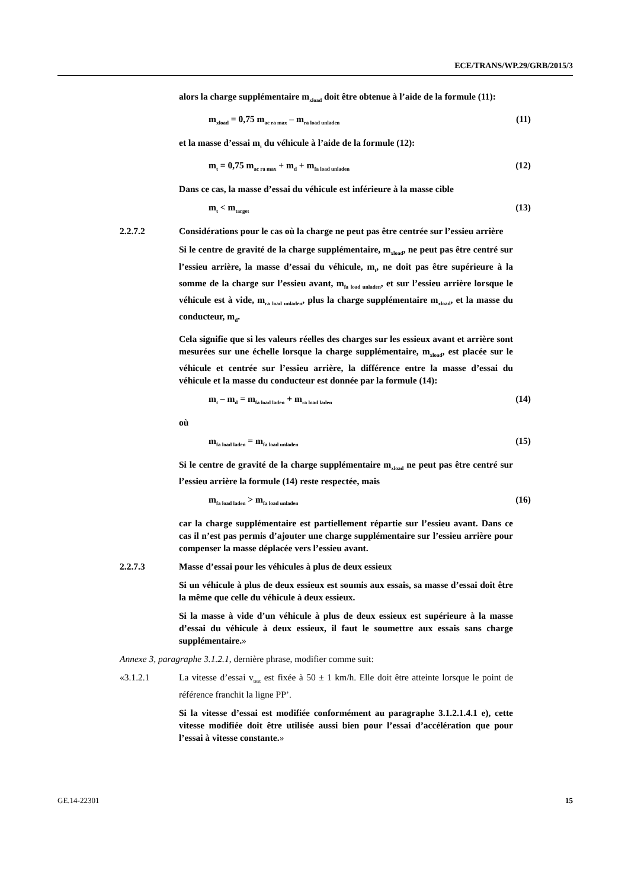ECE/TRANS/WP.29/GRB/2015/3
alors la charge supplémentaire m<sub>xload</sub> doit être obtenue à l’aide de la formule (11):
m<sub>xload</sub> = 0,75 m<sub>ac ra max</sub> – m<sub>ra load unladen</sub> (11)
et la masse d’essai m<sub>t</sub> du véhicule à l’aide de la formule (12):
m<sub>t</sub> = 0,75 m<sub>ac ra max</sub> + m<sub>d</sub> + m<sub>fa load unladen</sub> (12)
Dans ce cas, la masse d’essai du véhicule est inférieure à la masse cible
m<sub>t</sub> < m<sub>target</sub> (13)
2.2.7.2 Considérations pour le cas où la charge ne peut pas être centrée sur l’essieu arrière
Si le centre de gravité de la charge supplémentaire, m<sub>xload</sub>, ne peut pas être centré sur l’essieu arrière, la masse d’essai du véhicule, m<sub>t</sub>, ne doit pas être supérieure à la somme de la charge sur l’essieu avant, m<sub>fa load unladen</sub>, et sur l’essieu arrière lorsque le véhicule est à vide, m<sub>ra load unladen</sub>, plus la charge supplémentaire m<sub>xload</sub>, et la masse du conducteur, m<sub>d</sub>.
Cela signifie que si les valeurs réelles des charges sur les essieux avant et arrière sont mesurées sur une échelle lorsque la charge supplémentaire, m<sub>xload</sub>, est placée sur le véhicule et centrée sur l’essieu arrière, la différence entre la masse d’essai du véhicule et la masse du conducteur est donnée par la formule (14):
m<sub>t</sub> – m<sub>d</sub> = m<sub>fa load laden</sub> + m<sub>ra load laden</sub> (14)
où
m<sub>fa load laden</sub> = m<sub>fa load unladen</sub> (15)
Si le centre de gravité de la charge supplémentaire m<sub>xload</sub> ne peut pas être centré sur l’essieu arrière la formule (14) reste respectée, mais
m<sub>fa load laden</sub> > m<sub>fa load unladen</sub> (16)
car la charge supplémentaire est partiellement répartie sur l’essieu avant. Dans ce cas il n’est pas permis d’ajouter une charge supplémentaire sur l’essieu arrière pour compenser la masse déplacée vers l’essieu avant.
2.2.7.3 Masse d’essai pour les véhicules à plus de deux essieux
Si un véhicule à plus de deux essieux est soumis aux essais, sa masse d’essai doit être la même que celle du véhicule à deux essieux.
Si la masse à vide d’un véhicule à plus de deux essieux est supérieure à la masse d’essai du véhicule à deux essieux, il faut le soumettre aux essais sans charge supplémentaire.»
Annexe 3, paragraphe 3.1.2.1, dernière phrase, modifier comme suit:
«3.1.2.1 La vitesse d’essai v<sub>test</sub> est fixée à 50 ± 1 km/h. Elle doit être atteinte lorsque le point de référence franchit la ligne PP’.
Si la vitesse d’essai est modifiée conformément au paragraphe 3.1.2.1.4.1 e), cette vitesse modifiée doit être utilisée aussi bien pour l’essai d’accélération que pour l’essai à vitesse constante.»
GE.14-22301 15